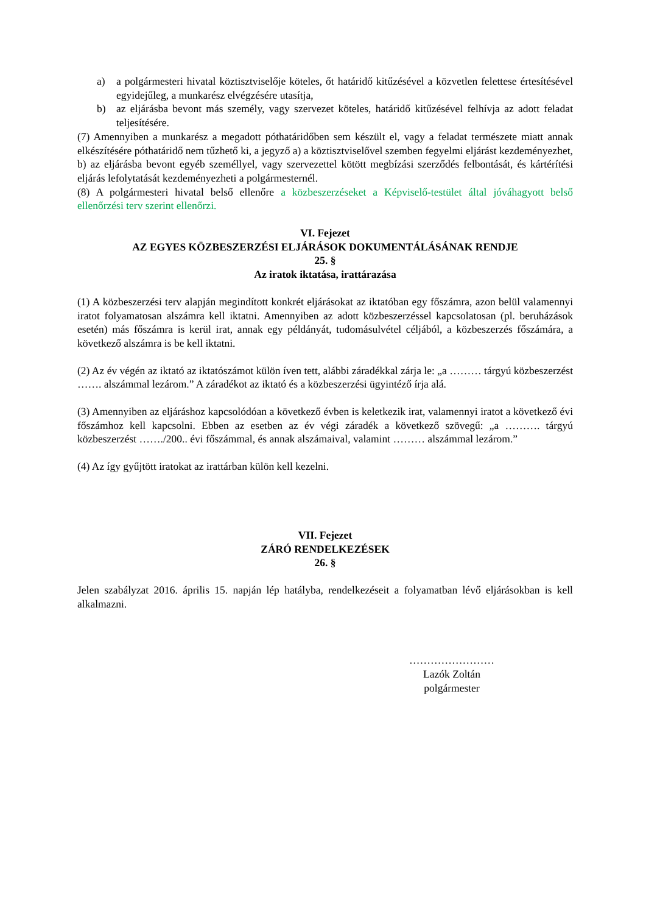a) a polgármesteri hivatal köztisztviselője köteles, őt határidő kitűzésével a közvetlen felettese értesítésével egyidejűleg, a munkarész elvégzésére utasítja,
b) az eljárásba bevont más személy, vagy szervezet köteles, határidő kitűzésével felhívja az adott feladat teljesítésére.
(7) Amennyiben a munkarész a megadott póthatáridőben sem készült el, vagy a feladat természete miatt annak elkészítésére póthatáridő nem tűzhető ki, a jegyző a) a köztisztviselővel szemben fegyelmi eljárást kezdeményezhet,
b) az eljárásba bevont egyéb személlyel, vagy szervezettel kötött megbízási szerződés felbontását, és kártérítési eljárás lefolytatását kezdeményezheti a polgármesternél.
(8) A polgármesteri hivatal belső ellenőre a közbeszerzéseket a Képviselő-testület által jóváhagyott belső ellenőrzési terv szerint ellenőrzi.
VI. Fejezet
AZ EGYES KÖZBESZERZÉSI ELJÁRÁSOK DOKUMENTÁLÁSÁNAK RENDJE
25. §
Az iratok iktatása, irattárazása
(1) A közbeszerzési terv alapján megindított konkrét eljárásokat az iktatóban egy főszámra, azon belül valamennyi iratot folyamatosan alszámra kell iktatni. Amennyiben az adott közbeszerzéssel kapcsolatosan (pl. beruházások esetén) más főszámra is kerül irat, annak egy példányát, tudomásulvétel céljából, a közbeszerzés főszámára, a következő alszámra is be kell iktatni.
(2) Az év végén az iktató az iktatószámot külön íven tett, alábbi záradékkal zárja le: „a ……… tárgyú közbeszerzést ……. alszámmal lezárom.” A záradékot az iktató és a közbeszerzési ügyintéző írja alá.
(3) Amennyiben az eljáráshoz kapcsolódóan a következő évben is keletkezik irat, valamennyi iratot a következő évi főszámhoz kell kapcsolni. Ebben az esetben az év végi záradék a következő szövegű: „a ………. tárgyú közbeszerzést ……./200.. évi főszámmal, és annak alszámaival, valamint ……… alszámmal lezárom.”
(4) Az így gyűjtött iratokat az irattárban külön kell kezelni.
VII. Fejezet
ZÁRÓ RENDELKEZÉSEK
26. §
Jelen szabályzat 2016. április 15. napján lép hatályba, rendelkezéseit a folyamatban lévő eljárásokban is kell alkalmazni.
……………………
Lazók Zoltán
polgármester